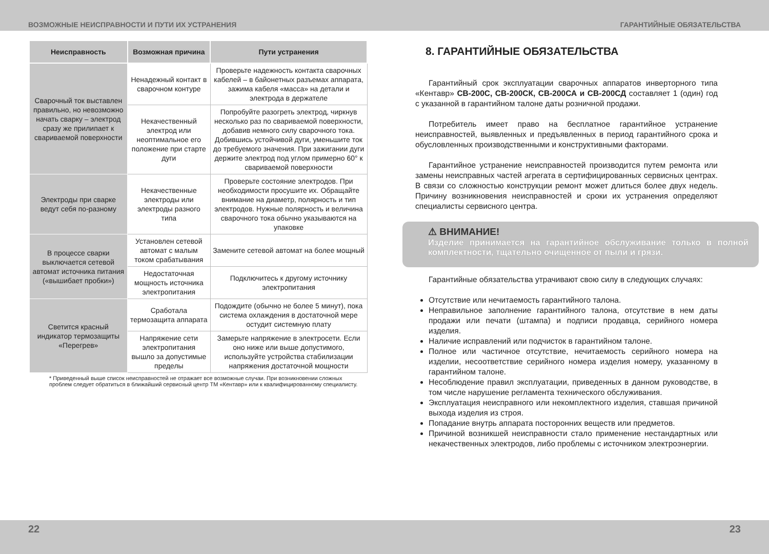ВОЗМОЖНЫЕ НЕИСПРАВНОСТИ И ПУТИ ИХ УСТРАНЕНИЯ ГАРАНТИЙНЫЕ ОБЯЗАТЕЛЬСТВА
| Неисправность | Возможная причина | Пути устранения |
| --- | --- | --- |
| Сварочный ток выставлен правильно, но невозможно начать сварку – электрод сразу же прилипает к свариваемой поверхности | Ненадежный контакт в сварочном контуре | Проверьте надежность контакта сварочных кабелей – в байонетных разъемах аппарата, зажима кабеля «масса» на детали и электрода в держателе |
| | Некачественный электрод или неоптимальное его положение при старте дуги | Попробуйте разогреть электрод, чиркнув несколько раз по свариваемой поверхности, добавив немного силу сварочного тока. Добившись устойчивой дуги, уменьшите ток до требуемого значения. При зажигании дуги держите электрод под углом примерно 60° к свариваемой поверхности |
| Электроды при сварке ведут себя по-разному | Некачественные электроды или электроды разного типа | Проверьте состояние электродов. При необходимости просушите их. Обращайте внимание на диаметр, полярность и тип электродов. Нужные полярность и величина сварочного тока обычно указываются на упаковке |
| В процессе сварки выключается сетевой автомат источника питания («вышибает пробки») | Установлен сетевой автомат с малым током срабатывания | Замените сетевой автомат на более мощный |
| | Недостаточная мощность источника электропитания | Подключитесь к другому источнику электропитания |
| Светится красный индикатор термозащиты «Перегрев» | Сработала термозащита аппарата | Подождите (обычно не более 5 минут), пока система охлаждения в достаточной мере остудит системную плату |
| | Напряжение сети электропитания вышло за допустимые пределы | Замерьте напряжение в электросети. Если оно ниже или выше допустимого, используйте устройства стабилизации напряжения достаточной мощности |
* Приведенный выше список неисправностей не отражает все возможные случаи. При возникновении сложных проблем следует обратиться в ближайший сервисный центр ТМ «Кентавр» или к квалифицированному специалисту.
8. ГАРАНТИЙНЫЕ ОБЯЗАТЕЛЬСТВА
Гарантийный срок эксплуатации сварочных аппаратов инверторного типа «Кентавр» СВ-200С, СВ-200СК, СВ-200СА и СВ-200СД составляет 1 (один) год с указанной в гарантийном талоне даты розничной продажи.
Потребитель имеет право на бесплатное гарантийное устранение неисправностей, выявленных и предъявленных в период гарантийного срока и обусловленных производственными и конструктивными факторами.
Гарантийное устранение неисправностей производится путем ремонта или замены неисправных частей агрегата в сертифици­рованных сервисных центрах. В связи со сложностью конструкции ремонт может длиться более двух недель. Причину возникновения неисправностей и сроки их устранения определяют специалисты сервисного центра.
⚠ ВНИМАНИЕ!
Изделие принимается на гарантийное обслуживание только в полной комплектности, тщательно очищенное от пыли и грязи.
Гарантийные обязательства утрачивают свою силу в следующих случаях:
Отсутствие или нечитаемость гарантийного талона.
Неправильное заполнение гарантийного талона, отсутствие в нем даты продажи или печати (штампа) и подписи продавца, серийного номера изделия.
Наличие исправлений или подчисток в гарантийном талоне.
Полное или частичное отсутствие, нечитаемость серийного номера на изделии, несоответствие серийного номера изделия номеру, указанному в гарантийном талоне.
Несоблюдение правил эксплуатации, приведенных в данном руководстве, в том числе нарушение регламента технического обслуживания.
Эксплуатация неисправного или некомплектного изделия, ставшая причиной выхода изделия из строя.
Попадание внутрь аппарата посторонних веществ или предметов.
Причиной возникшей неисправности стало применение нестандартных или некачественных электродов, либо проблемы с источником электроэнергии.
22 23